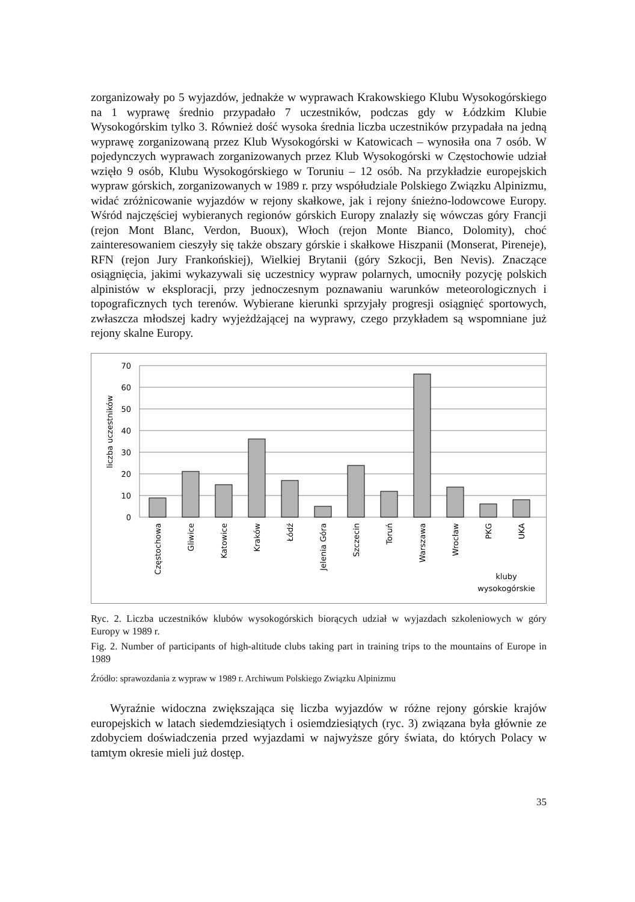zorganizowały po 5 wyjazdów, jednakże w wyprawach Krakowskiego Klubu Wysokogórskiego na 1 wyprawę średnio przypadało 7 uczestników, podczas gdy w Łódzkim Klubie Wysokogórskim tylko 3. Również dość wysoka średnia liczba uczestników przypadała na jedną wyprawę zorganizowaną przez Klub Wysokogórski w Katowicach – wynosiła ona 7 osób. W pojedynczych wyprawach zorganizowanych przez Klub Wysokogórski w Częstochowie udział wzięło 9 osób, Klubu Wysokogórskiego w Toruniu – 12 osób. Na przykładzie europejskich wypraw górskich, zorganizowanych w 1989 r. przy współudziale Polskiego Związku Alpinizmu, widać zróżnicowanie wyjazdów w rejony skałkowe, jak i rejony śnieżno-lodowcowe Europy. Wśród najczęściej wybieranych regionów górskich Europy znalazły się wówczas góry Francji (rejon Mont Blanc, Verdon, Buoux), Włoch (rejon Monte Bianco, Dolomity), choć zainteresowaniem cieszyły się także obszary górskie i skałkowe Hiszpanii (Monserat, Pireneje), RFN (rejon Jury Frankońskiej), Wielkiej Brytanii (góry Szkocji, Ben Nevis). Znaczące osiągnięcia, jakimi wykazywali się uczestnicy wypraw polarnych, umocniły pozycję polskich alpinistów w eksploracji, przy jednoczesnym poznawaniu warunków meteorologicznych i topograficznych tych terenów. Wybierane kierunki sprzyjały progresji osiągnięć sportowych, zwłaszcza młodszej kadry wyjeżdżającej na wyprawy, czego przykładem są wspomniane już rejony skalne Europy.
liczba uczestników
70
60
50
40
30
20
10
0
Częstochowa
Gliwice
Katowice
Kraków
Łódź
Jelenia Góra
Szczecin
Toruń
Warszawa
Wrocław
PKG
UKA
kluby
wysokogórskie
Ryc. 2. Liczba uczestników klubów wysokogórskich biorących udział w wyjazdach szkoleniowych w góry Europy w 1989 r.
Fig. 2. Number of participants of high-altitude clubs taking part in training trips to the mountains of Europe in 1989
Źródło: sprawozdania z wypraw w 1989 r. Archiwum Polskiego Związku Alpinizmu
Wyraźnie widoczna zwiększająca się liczba wyjazdów w różne rejony górskie krajów europejskich w latach siedemdziesiątych i osiemdziesiątych (ryc. 3) związana była głównie ze zdobyciem doświadczenia przed wyjazdami w najwyższe góry świata, do których Polacy w tamtym okresie mieli już dostęp.
35